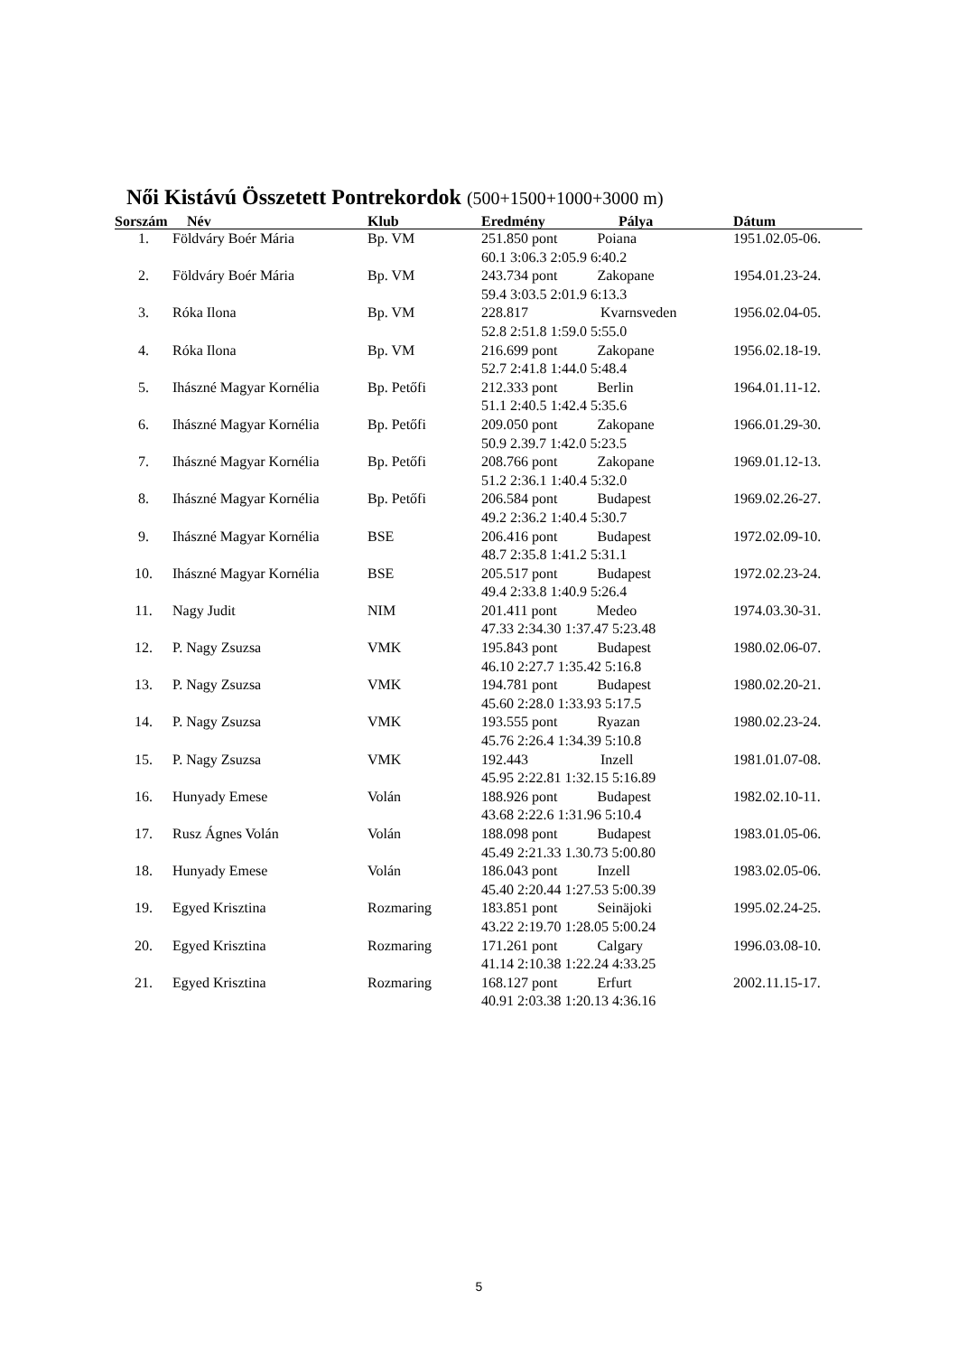Női Kistávú Összetett Pontrekordok (500+1500+1000+3000 m)
| Sorszám | Név | Klub | Eredmény | Pálya | Dátum |
| --- | --- | --- | --- | --- | --- |
| 1. | Földváry Boér Mária | Bp. VM | 251.850 pont Poiana 60.1 3:06.3 2:05.9 6:40.2 | | 1951.02.05-06. |
| 2. | Földváry Boér Mária | Bp. VM | 243.734 pont Zakopane 59.4 3:03.5 2:01.9 6:13.3 | | 1954.01.23-24. |
| 3. | Róka Ilona | Bp. VM | 228.817 Kvarnsveden 52.8 2:51.8 1:59.0 5:55.0 | | 1956.02.04-05. |
| 4. | Róka Ilona | Bp. VM | 216.699 pont Zakopane 52.7 2:41.8 1:44.0 5:48.4 | | 1956.02.18-19. |
| 5. | Ihászné Magyar Kornélia | Bp. Petőfi | 212.333 pont Berlin 51.1 2:40.5 1:42.4 5:35.6 | | 1964.01.11-12. |
| 6. | Ihászné Magyar Kornélia | Bp. Petőfi | 209.050 pont Zakopane 50.9 2.39.7 1:42.0 5:23.5 | | 1966.01.29-30. |
| 7. | Ihászné Magyar Kornélia | Bp. Petőfi | 208.766 pont Zakopane 51.2 2:36.1 1:40.4 5:32.0 | | 1969.01.12-13. |
| 8. | Ihászné Magyar Kornélia | Bp. Petőfi | 206.584 pont Budapest 49.2 2:36.2 1:40.4 5:30.7 | | 1969.02.26-27. |
| 9. | Ihászné Magyar Kornélia | BSE | 206.416 pont Budapest 48.7 2:35.8 1:41.2 5:31.1 | | 1972.02.09-10. |
| 10. | Ihászné Magyar Kornélia | BSE | 205.517 pont Budapest 49.4 2:33.8 1:40.9 5:26.4 | | 1972.02.23-24. |
| 11. | Nagy Judit | NIM | 201.411 pont Medeo 47.33 2:34.30 1:37.47 5:23.48 | | 1974.03.30-31. |
| 12. | P. Nagy Zsuzsa | VMK | 195.843 pont Budapest 46.10 2:27.7 1:35.42 5:16.8 | | 1980.02.06-07. |
| 13. | P. Nagy Zsuzsa | VMK | 194.781 pont Budapest 45.60 2:28.0 1:33.93 5:17.5 | | 1980.02.20-21. |
| 14. | P. Nagy Zsuzsa | VMK | 193.555 pont Ryazan 45.76 2:26.4 1:34.39 5:10.8 | | 1980.02.23-24. |
| 15. | P. Nagy Zsuzsa | VMK | 192.443 Inzell 45.95 2:22.81 1:32.15 5:16.89 | | 1981.01.07-08. |
| 16. | Hunyady Emese | Volán | 188.926 pont Budapest 43.68 2:22.6 1:31.96 5:10.4 | | 1982.02.10-11. |
| 17. | Rusz Ágnes Volán | Volán | 188.098 pont Budapest 45.49 2:21.33 1.30.73 5:00.80 | | 1983.01.05-06. |
| 18. | Hunyady Emese | Volán | 186.043 pont Inzell 45.40 2:20.44 1:27.53 5:00.39 | | 1983.02.05-06. |
| 19. | Egyed Krisztina | Rozmaring | 183.851 pont Seinäjoki 43.22 2:19.70 1:28.05 5:00.24 | | 1995.02.24-25. |
| 20. | Egyed Krisztina | Rozmaring | 171.261 pont Calgary 41.14 2:10.38 1:22.24 4:33.25 | | 1996.03.08-10. |
| 21. | Egyed Krisztina | Rozmaring | 168.127 pont Erfurt 40.91 2:03.38 1:20.13 4:36.16 | | 2002.11.15-17. |
5